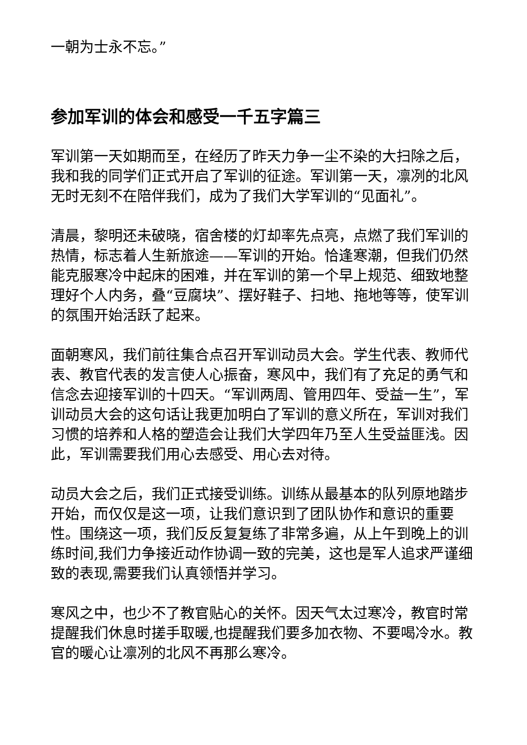一朝为士永不忘。”
参加军训的体会和感受一千五字篇三
军训第一天如期而至，在经历了昨天力争一尘不染的大扫除之后，我和我的同学们正式开启了军训的征途。军训第一天，凛冽的北风无时无刻不在陪伴我们，成为了我们大学军训的“见面礼”。
清晨，黎明还未破晓，宿舍楼的灯却率先点亮，点燃了我们军训的热情，标志着人生新旅途——军训的开始。恰逢寒潮，但我们仍然能克服寒冷中起床的困难，并在军训的第一个早上规范、细致地整理好个人内务，叠“豆腐块”、摆好鞋子、扫地、拖地等等，使军训的氛围开始活跃了起来。
面朝寒风，我们前往集合点召开军训动员大会。学生代表、教师代表、教官代表的发言使人心振奋，寒风中，我们有了充足的勇气和信念去迎接军训的十四天。“军训两周、管用四年、受益一生”，军训动员大会的这句话让我更加明白了军训的意义所在，军训对我们习惯的培养和人格的塑造会让我们大学四年乃至人生受益匪浅。因此，军训需要我们用心去感受、用心去对待。
动员大会之后，我们正式接受训练。训练从最基本的队列原地踏步开始，而仅仅是这一项，让我们意识到了团队协作和意识的重要性。围绕这一项，我们反反复复练了非常多遍，从上午到晚上的训练时间,我们力争接近动作协调一致的完美，这也是军人追求严谨细致的表现,需要我们认真领悟并学习。
寒风之中，也少不了教官贴心的关怀。因天气太过寒冷，教官时常提醒我们休息时搓手取暖,也提醒我们要多加衣物、不要喝冷水。教官的暖心让凛冽的北风不再那么寒冷。